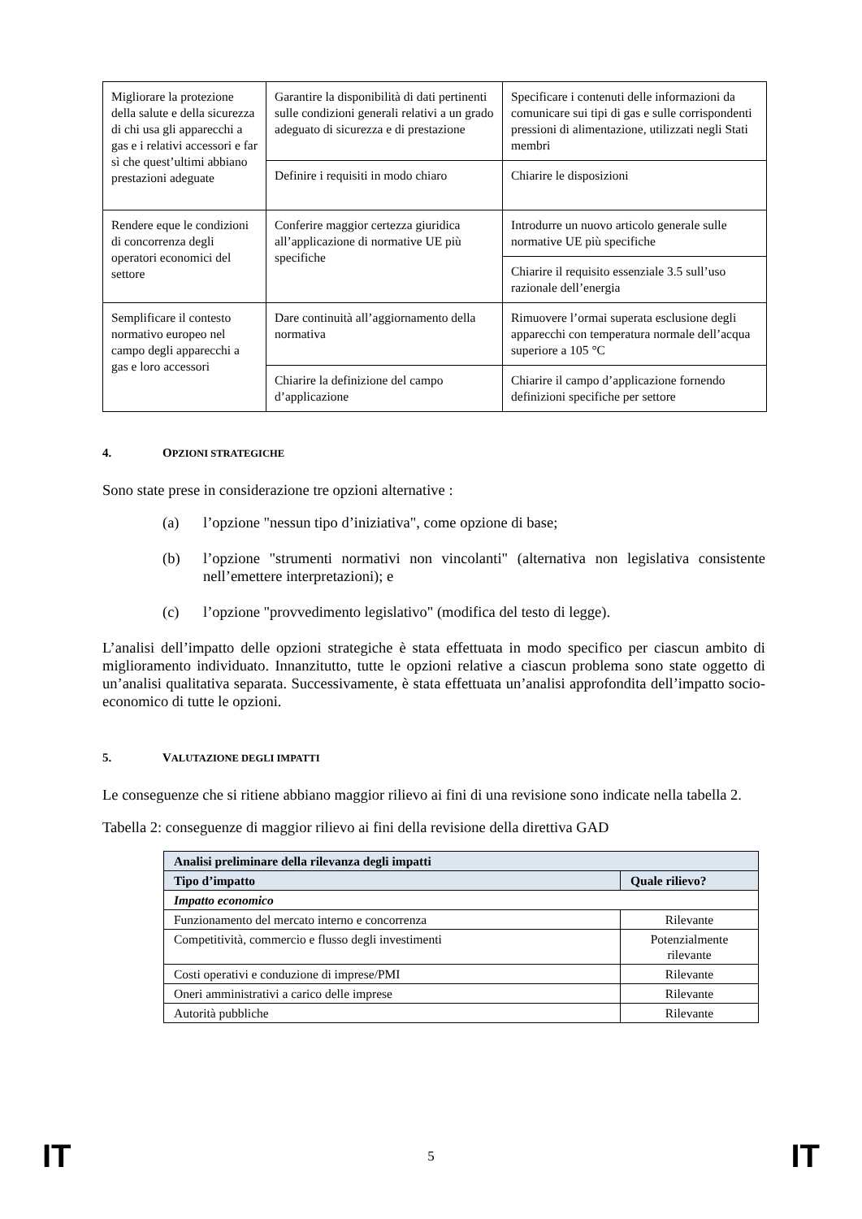| Migliorare la protezione della salute e della sicurezza di chi usa gli apparecchi a gas e i relativi accessori e far sì che quest’ultimi abbiano prestazioni adeguate | Garantire la disponibilità di dati pertinenti sulle condizioni generali relativi a un grado adeguato di sicurezza e di prestazione | Specificare i contenuti delle informazioni da comunicare sui tipi di gas e sulle corrispondenti pressioni di alimentazione, utilizzati negli Stati membri |
| | Definire i requisiti in modo chiaro | Chiarire le disposizioni |
| Rendere eque le condizioni di concorrenza degli operatori economici del settore | Conferire maggior certezza giuridica all’applicazione di normative UE più specifiche | Introdurre un nuovo articolo generale sulle normative UE più specifiche |
| | | Chiarire il requisito essenziale 3.5 sull’uso razionale dell’energia |
| Semplificare il contesto normativo europeo nel campo degli apparecchi a gas e loro accessori | Dare continuità all’aggiornamento della normativa | Rimuovere l’ormai superata esclusione degli apparecchi con temperatura normale dell’acqua superiore a 105 °C |
| | Chiarire la definizione del campo d’applicazione | Chiarire il campo d’applicazione fornendo definizioni specifiche per settore |
4. OPZIONI STRATEGICHE
Sono state prese in considerazione tre opzioni alternative :
(a) l’opzione "nessun tipo d’iniziativa", come opzione di base;
(b) l’opzione "strumenti normativi non vincolanti" (alternativa non legislativa consistente nell’emettere interpretazioni); e
(c) l’opzione "provvedimento legislativo" (modifica del testo di legge).
L’analisi dell’impatto delle opzioni strategiche è stata effettuata in modo specifico per ciascun ambito di miglioramento individuato. Innanzitutto, tutte le opzioni relative a ciascun problema sono state oggetto di un’analisi qualitativa separata. Successivamente, è stata effettuata un’analisi approfondita dell’impatto socio-economico di tutte le opzioni.
5. VALUTAZIONE DEGLI IMPATTI
Le conseguenze che si ritiene abbiano maggior rilievo ai fini di una revisione sono indicate nella tabella 2.
Tabella 2: conseguenze di maggior rilievo ai fini della revisione della direttiva GAD
| Analisi preliminare della rilevanza degli impatti | |
| --- | --- |
| Tipo d’impatto | Quale rilievo? |
| Impatto economico | |
| Funzionamento del mercato interno e concorrenza | Rilevante |
| Competitività, commercio e flusso degli investimenti | Potenzialmente rilevante |
| Costi operativi e conduzione di imprese/PMI | Rilevante |
| Oneri amministrativi a carico delle imprese | Rilevante |
| Autorità pubbliche | Rilevante |
IT 5 IT